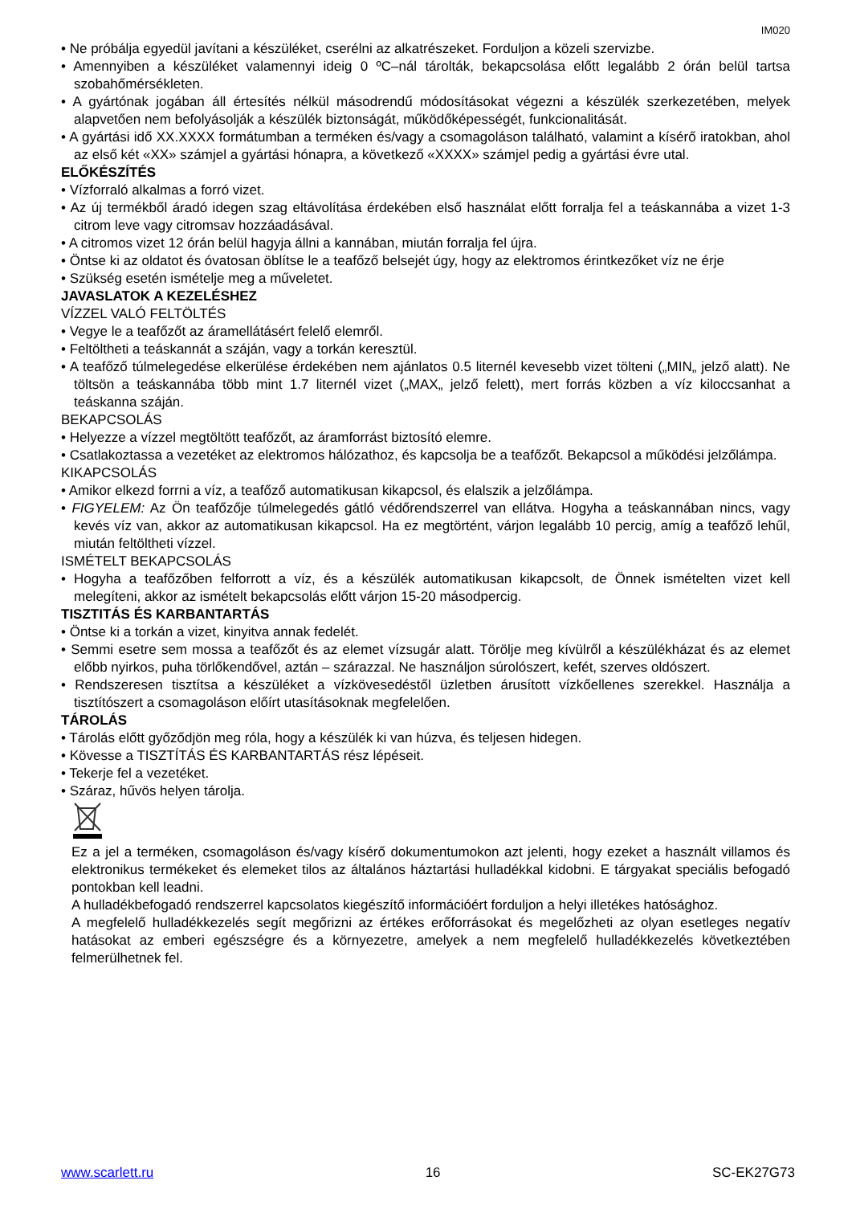IM020
• Ne próbálja egyedül javítani a készüléket, cserélni az alkatrészeket. Forduljon a közeli szervizbe.
• Amennyiben a készüléket valamennyi ideig 0 ºC–nál tárolták, bekapcsolása előtt legalább 2 órán belül tartsa szobahőmérsékleten.
• A gyártónak jogában áll értesítés nélkül másodrendű módosításokat végezni a készülék szerkezetében, melyek alapvetően nem befolyásolják a készülék biztonságát, működőképességét, funkcionalitását.
• A gyártási idő XX.XXXX formátumban a terméken és/vagy a csomagoláson található, valamint a kísérő iratokban, ahol az első két «XX» számjel a gyártási hónapra, a következő «XXXX» számjel pedig a gyártási évre utal.
ELŐKÉSZÍTÉS
• Vízforraló alkalmas a forró vizet.
• Az új termékből áradó idegen szag eltávolítása érdekében első használat előtt forralja fel a teáskannába a vizet 1-3 citrom leve vagy citromsav hozzáadásával.
• A citromos vizet 12 órán belül hagyja állni a kannában, miután forralja fel újra.
• Öntse ki az oldatot és óvatosan öblítse le a teafőző belsejét úgy, hogy az elektromos érintkezőket víz ne érje
• Szükség esetén ismételje meg a műveletet.
JAVASLATOK A KEZELÉSHEZ
VÍZZEL VALÓ FELTÖLTÉS
• Vegye le a teafőzőt az áramellátásért felelő elemről.
• Feltöltheti a teáskannát a száján, vagy a torkán keresztül.
• A teafőző túlmelegedése elkerülése érdekében nem ajánlatos 0.5 liternél kevesebb vizet tölteni („MIN„ jelző alatt). Ne töltsön a teáskannába több mint 1.7 liternél vizet („MAX„ jelző felett), mert forrás közben a víz kiloccsanhat a teáskanna száján.
BEKAPCSOLÁS
• Helyezze a vízzel megtöltött teafőzőt, az áramforrást biztosító elemre.
• Csatlakoztassa a vezetéket az elektromos hálózathoz, és kapcsolja be a teafőzőt. Bekapcsol a működési jelzőlámpa.
KIKAPCSOLÁS
• Amikor elkezd forrni a víz, a teafőző automatikusan kikapcsol, és elalszik a jelzőlámpa.
• FIGYELEM: Az Ön teafőzője túlmelegedés gátló védőrendszerrel van ellátva. Hogyha a teáskannában nincs, vagy kevés víz van, akkor az automatikusan kikapcsol. Ha ez megtörtént, várjon legalább 10 percig, amíg a teafőző lehűl, miután feltöltheti vízzel.
ISMÉTELT BEKAPCSOLÁS
• Hogyha a teafőzőben felforrott a víz, és a készülék automatikusan kikapcsolt, de Önnek ismételten vizet kell melegíteni, akkor az ismételt bekapcsolás előtt várjon 15-20 másodpercig.
TISZTITÁS ÉS KARBANTARTÁS
• Öntse ki a torkán a vizet, kinyitva annak fedelét.
• Semmi esetre sem mossa a teafőzőt és az elemet vízsugár alatt. Törölje meg kívülről a készülékházat és az elemet előbb nyirkos, puha törlőkendővel, aztán – szárazzal. Ne használjon súrolószert, kefét, szerves oldószert.
• Rendszeresen tisztítsa a készüléket a vízkövesedéstől üzletben árusított vízkőellenes szerekkel. Használja a tisztítószert a csomagoláson előírt utasításoknak megfelelően.
TÁROLÁS
• Tárolás előtt győződjön meg róla, hogy a készülék ki van húzva, és teljesen hidegen.
• Kövesse a TISZTÍTÁS ÉS KARBANTARTÁS rész lépéseit.
• Tekerje fel a vezetéket.
• Száraz, hűvös helyen tárolja.
Ez a jel a terméken, csomagoláson és/vagy kísérő dokumentumokon azt jelenti, hogy ezeket a használt villamos és elektronikus termékeket és elemeket tilos az általános háztartási hulladékkal kidobni. E tárgyakat speciális befogadó pontokban kell leadni.
A hulladékbefogadó rendszerrel kapcsolatos kiegészítő információért forduljon a helyi illetékes hatósághoz.
A megfelelő hulladékkezelés segít megőrizni az értékes erőforrásokat és megelőzheti az olyan esetleges negatív hatásokat az emberi egészségre és a környezetre, amelyek a nem megfelelő hulladékkezelés következtében felmerülhetnek fel.
www.scarlett.ru 16 SC-EK27G73